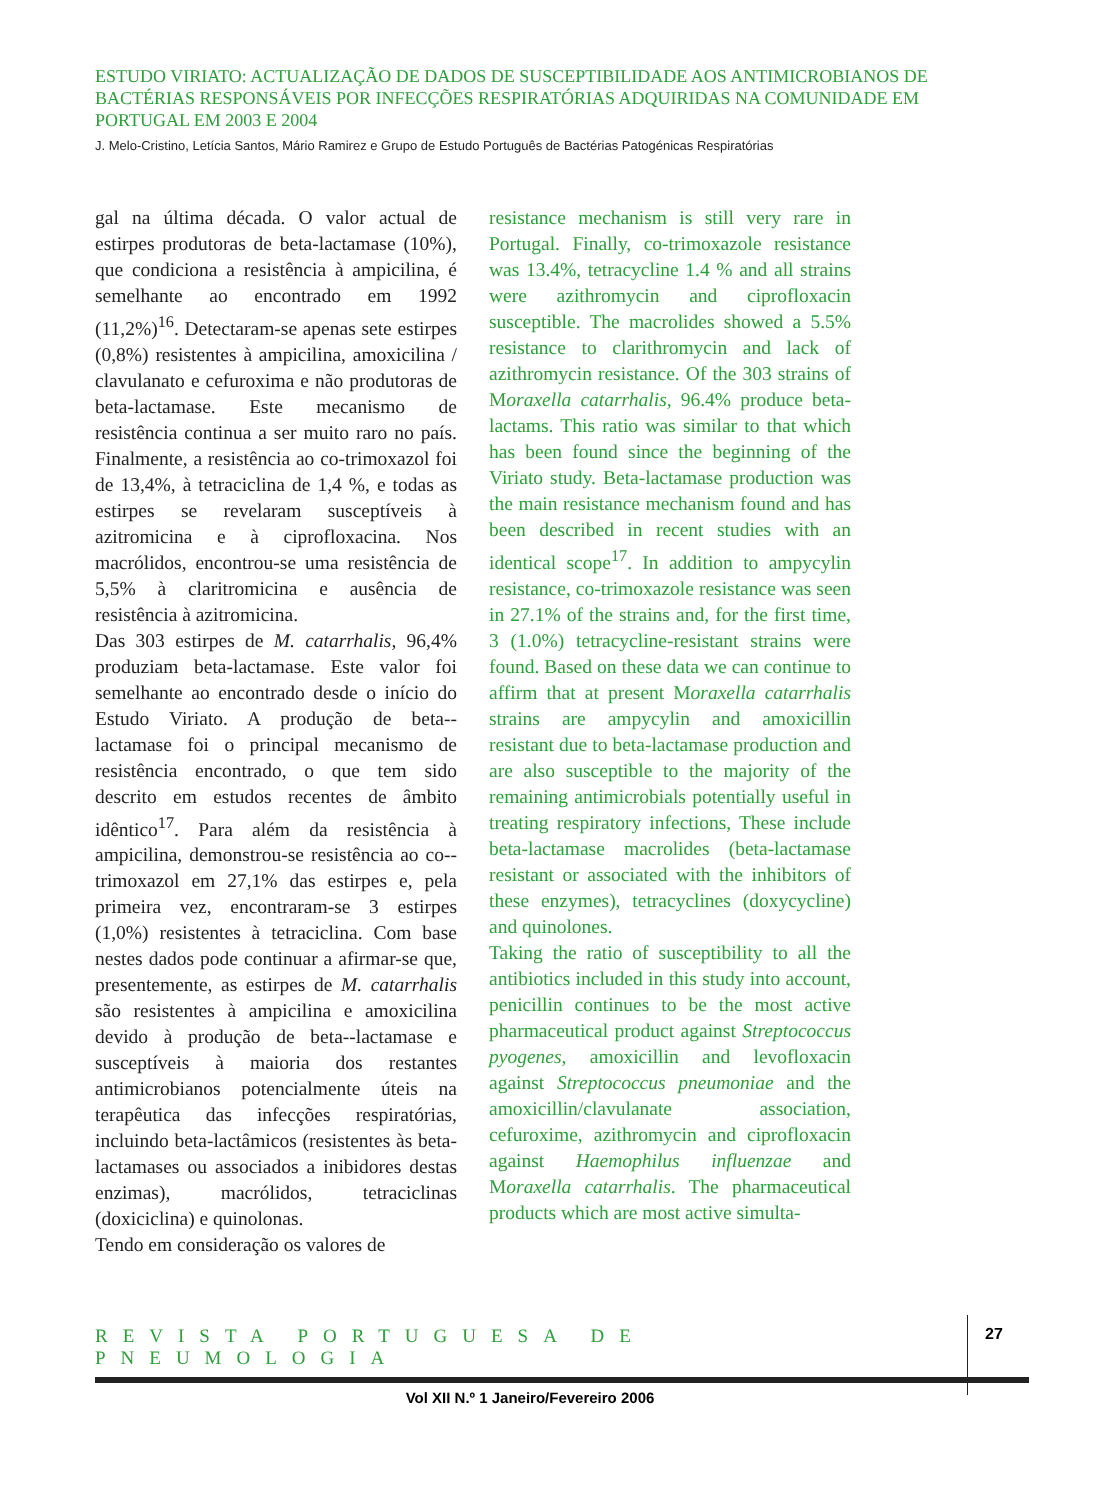ESTUDO VIRIATO: ACTUALIZAÇÃO DE DADOS DE SUSCEPTIBILIDADE AOS ANTIMICROBIANOS DE BACTÉRIAS RESPONSÁVEIS POR INFECÇÕES RESPIRATÓRIAS ADQUIRIDAS NA COMUNIDADE EM PORTUGAL EM 2003 E 2004
J. Melo-Cristino, Letícia Santos, Mário Ramirez e Grupo de Estudo Português de Bactérias Patogénicas Respiratórias
gal na última década. O valor actual de estirpes produtoras de beta-lactamase (10%), que condiciona a resistência à ampicilina, é semelhante ao encontrado em 1992 (11,2%)<sup>16</sup>. Detectaram-se apenas sete estirpes (0,8%) resistentes à ampicilina, amoxicilina / clavulanato e cefuroxima e não produtoras de beta-lactamase. Este mecanismo de resistência continua a ser muito raro no país. Finalmente, a resistência ao co-trimoxazol foi de 13,4%, à tetraciclina de 1,4 %, e todas as estirpes se revelaram susceptíveis à azitromicina e à ciprofloxacina. Nos macrólidos, encontrou-se uma resistência de 5,5% à claritromicina e ausência de resistência à azitromicina.
Das 303 estirpes de M. catarrhalis, 96,4% produziam beta-lactamase. Este valor foi semelhante ao encontrado desde o início do Estudo Viriato. A produção de beta--lactamase foi o principal mecanismo de resistência encontrado, o que tem sido descrito em estudos recentes de âmbito idêntico<sup>17</sup>. Para além da resistência à ampicilina, demonstrou-se resistência ao co--trimoxazol em 27,1% das estirpes e, pela primeira vez, encontraram-se 3 estirpes (1,0%) resistentes à tetraciclina. Com base nestes dados pode continuar a afirmar-se que, presentemente, as estirpes de M. catarrhalis são resistentes à ampicilina e amoxicilina devido à produção de beta--lactamase e susceptíveis à maioria dos restantes antimicrobianos potencialmente úteis na terapêutica das infecções respiratórias, incluindo beta-lactâmicos (resistentes às beta-lactamases ou associados a inibidores destas enzimas), macrólidos, tetraciclinas (doxiciclina) e quinolonas.
Tendo em consideração os valores de
resistance mechanism is still very rare in Portugal. Finally, co-trimoxazole resistance was 13.4%, tetracycline 1.4 % and all strains were azithromycin and ciprofloxacin susceptible. The macrolides showed a 5.5% resistance to clarithromycin and lack of azithromycin resistance. Of the 303 strains of Moraxella catarrhalis, 96.4% produce beta-lactams. This ratio was similar to that which has been found since the beginning of the Viriato study. Beta-lactamase production was the main resistance mechanism found and has been described in recent studies with an identical scope<sup>17</sup>. In addition to ampycylin resistance, co-trimoxazole resistance was seen in 27.1% of the strains and, for the first time, 3 (1.0%) tetracycline-resistant strains were found. Based on these data we can continue to affirm that at present Moraxella catarrhalis strains are ampycylin and amoxicillin resistant due to beta-lactamase production and are also susceptible to the majority of the remaining antimicrobials potentially useful in treating respiratory infections, These include beta-lactamase macrolides (beta-lactamase resistant or associated with the inhibitors of these enzymes), tetracyclines (doxycycline) and quinolones.
Taking the ratio of susceptibility to all the antibiotics included in this study into account, penicillin continues to be the most active pharmaceutical product against Streptococcus pyogenes, amoxicillin and levofloxacin against Streptococcus pneumoniae and the amoxicillin/clavulanate association, cefuroxime, azithromycin and ciprofloxacin against Haemophilus influenzae and Moraxella catarrhalis. The pharmaceutical products which are most active simulta-
REVISTA PORTUGUESA DE PNEUMOLOGIA
27
Vol XII N.º 1 Janeiro/Fevereiro 2006